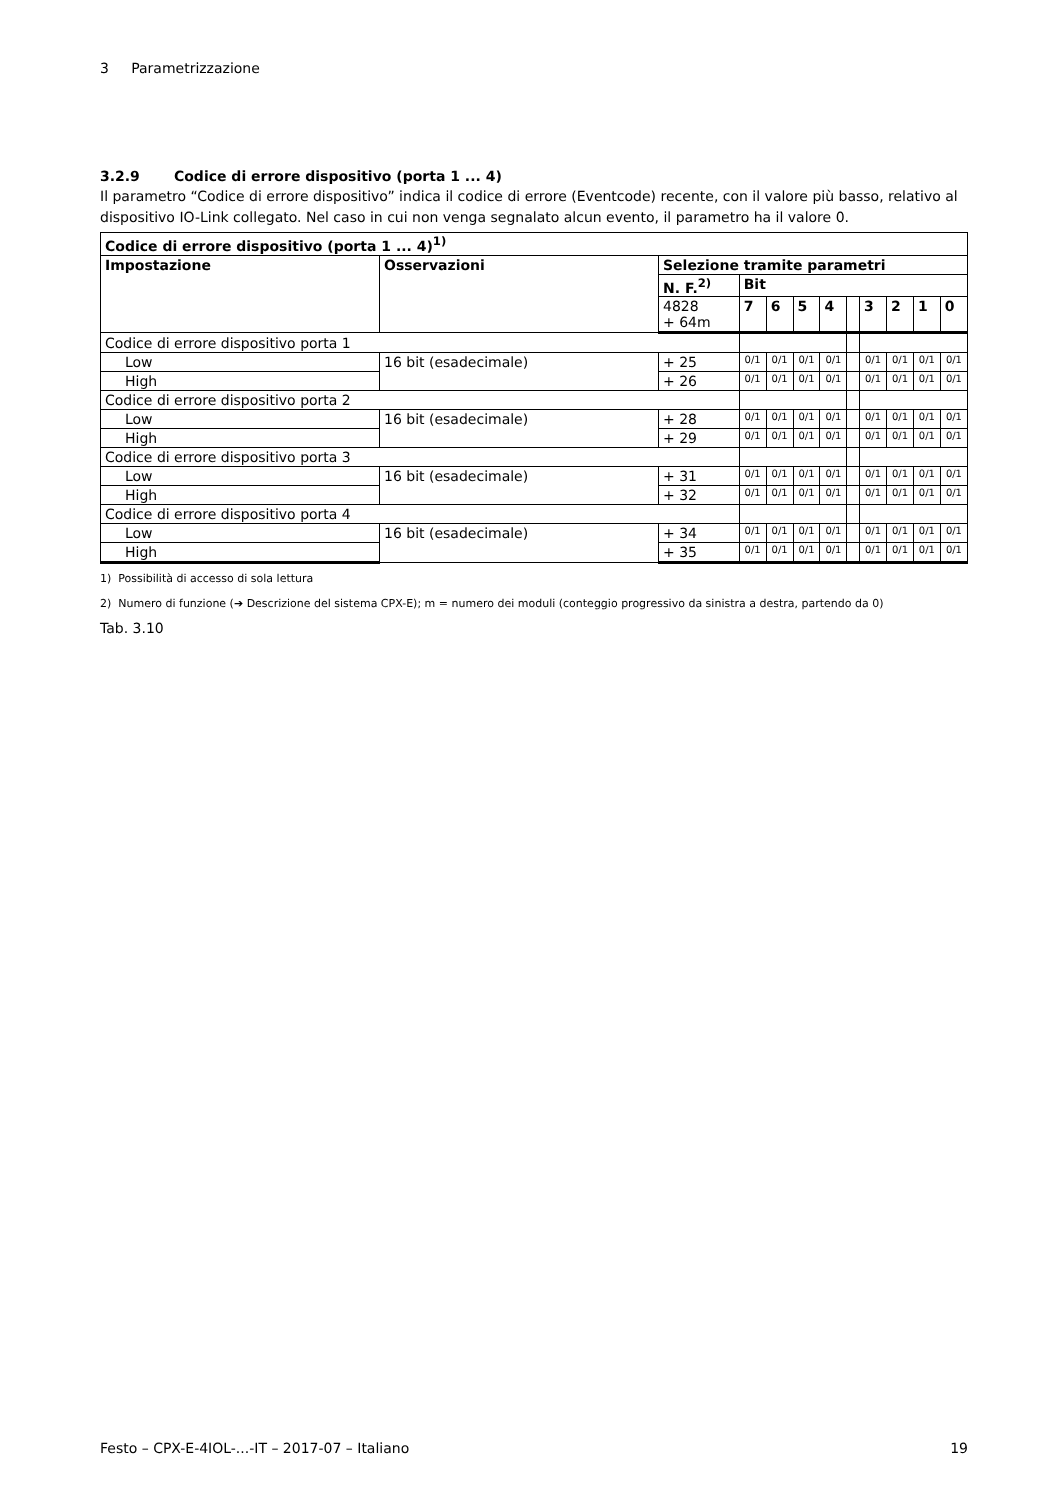3 Parametrizzazione
3.2.9 Codice di errore dispositivo (porta 1 ... 4)
Il parametro “Codice di errore dispositivo” indica il codice di errore (Eventcode) recente, con il valore più basso, relativo al dispositivo IO-Link collegato. Nel caso in cui non venga segnalato alcun evento, il parametro ha il valore 0.
| Codice di errore dispositivo (porta 1 ... 4)<sup>1)</sup> | | | | | | | | | | | |
| --- | --- | --- | --- | --- | --- | --- | --- | --- | --- | --- | --- |
| Impostazione | Osservazioni | Selezione tramite parametri | | | | | | | | | |
| | | N. F.<sup>2)</sup> | Bit | | | | | | | | |
| | | 4828 + 64m | 7 | 6 | 5 | 4 | | 3 | 2 | 1 | 0 |
| Codice di errore dispositivo porta 1 | | | | | | | | | | | |
| Low | 16 bit (esadecimale) | + 25 | 0/1 | 0/1 | 0/1 | 0/1 | | 0/1 | 0/1 | 0/1 | 0/1 |
| High | | + 26 | 0/1 | 0/1 | 0/1 | 0/1 | | 0/1 | 0/1 | 0/1 | 0/1 |
| Codice di errore dispositivo porta 2 | | | | | | | | | | | |
| Low | 16 bit (esadecimale) | + 28 | 0/1 | 0/1 | 0/1 | 0/1 | | 0/1 | 0/1 | 0/1 | 0/1 |
| High | | + 29 | 0/1 | 0/1 | 0/1 | 0/1 | | 0/1 | 0/1 | 0/1 | 0/1 |
| Codice di errore dispositivo porta 3 | | | | | | | | | | | |
| Low | 16 bit (esadecimale) | + 31 | 0/1 | 0/1 | 0/1 | 0/1 | | 0/1 | 0/1 | 0/1 | 0/1 |
| High | | + 32 | 0/1 | 0/1 | 0/1 | 0/1 | | 0/1 | 0/1 | 0/1 | 0/1 |
| Codice di errore dispositivo porta 4 | | | | | | | | | | | |
| Low | 16 bit (esadecimale) | + 34 | 0/1 | 0/1 | 0/1 | 0/1 | | 0/1 | 0/1 | 0/1 | 0/1 |
| High | | + 35 | 0/1 | 0/1 | 0/1 | 0/1 | | 0/1 | 0/1 | 0/1 | 0/1 |
1) Possibilità di accesso di sola lettura
2) Numero di funzione (➔ Descrizione del sistema CPX-E); m = numero dei moduli (conteggio progressivo da sinistra a destra, partendo da 0)
Tab. 3.10
Festo – CPX-E-4IOL-...-IT – 2017-07 – Italiano 19